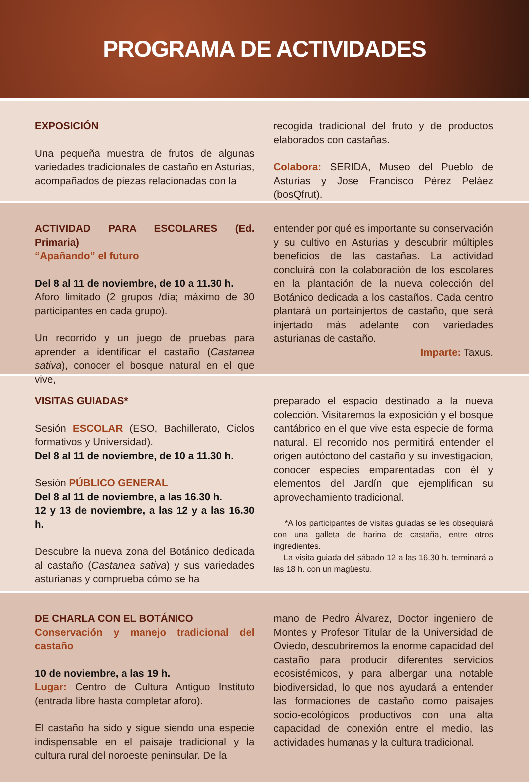PROGRAMA DE ACTIVIDADES
EXPOSICIÓN
Una pequeña muestra de frutos de algunas variedades tradicionales de castaño en Asturias, acompañados de piezas relacionadas con la
recogida tradicional del fruto y de productos elaborados con castañas.
Colabora: SERIDA, Museo del Pueblo de Asturias y Jose Francisco Pérez Peláez (bosQfrut).
ACTIVIDAD PARA ESCOLARES (Ed. Primaria)
“Apañando” el futuro
Del 8 al 11 de noviembre, de 10 a 11.30 h.
Aforo limitado (2 grupos /día; máximo de 30 participantes en cada grupo).
Un recorrido y un juego de pruebas para aprender a identificar el castaño (Castanea sativa), conocer el bosque natural en el que vive,
entender por qué es importante su conservación y su cultivo en Asturias y descubrir múltiples beneficios de las castañas. La actividad concluirá con la colaboración de los escolares en la plantación de la nueva colección del Botánico dedicada a los castaños. Cada centro plantará un portainjertos de castaño, que será injertado más adelante con variedades asturianas de castaño.
Imparte: Taxus.
VISITAS GUIADAS*
Sesión ESCOLAR (ESO, Bachillerato, Ciclos formativos y Universidad).
Del 8 al 11 de noviembre, de 10 a 11.30 h.
Sesión PÚBLICO GENERAL
Del 8 al 11 de noviembre, a las 16.30 h.
12 y 13 de noviembre, a las 12 y a las 16.30 h.
Descubre la nueva zona del Botánico dedicada al castaño (Castanea sativa) y sus variedades asturianas y comprueba cómo se ha
preparado el espacio destinado a la nueva colección. Visitaremos la exposición y el bosque cantábrico en el que vive esta especie de forma natural. El recorrido nos permitirá entender el origen autóctono del castaño y su investigacion, conocer especies emparentadas con él y elementos del Jardín que ejemplifican su aprovechamiento tradicional.
*A los participantes de visitas guiadas se les obsequiará con una galleta de harina de castaña, entre otros ingredientes.
La visita guiada del sábado 12 a las 16.30 h. terminará a las 18 h. con un magüestu.
DE CHARLA CON EL BOTÁNICO
Conservación y manejo tradicional del castaño
10 de noviembre, a las 19 h.
Lugar: Centro de Cultura Antiguo Instituto (entrada libre hasta completar aforo).
El castaño ha sido y sigue siendo una especie indispensable en el paisaje tradicional y la cultura rural del noroeste peninsular. De la
mano de Pedro Álvarez, Doctor ingeniero de Montes y Profesor Titular de la Universidad de Oviedo, descubriremos la enorme capacidad del castaño para producir diferentes servicios ecosistémicos, y para albergar una notable biodiversidad, lo que nos ayudará a entender las formaciones de castaño como paisajes socio-ecológicos productivos con una alta capacidad de conexión entre el medio, las actividades humanas y la cultura tradicional.